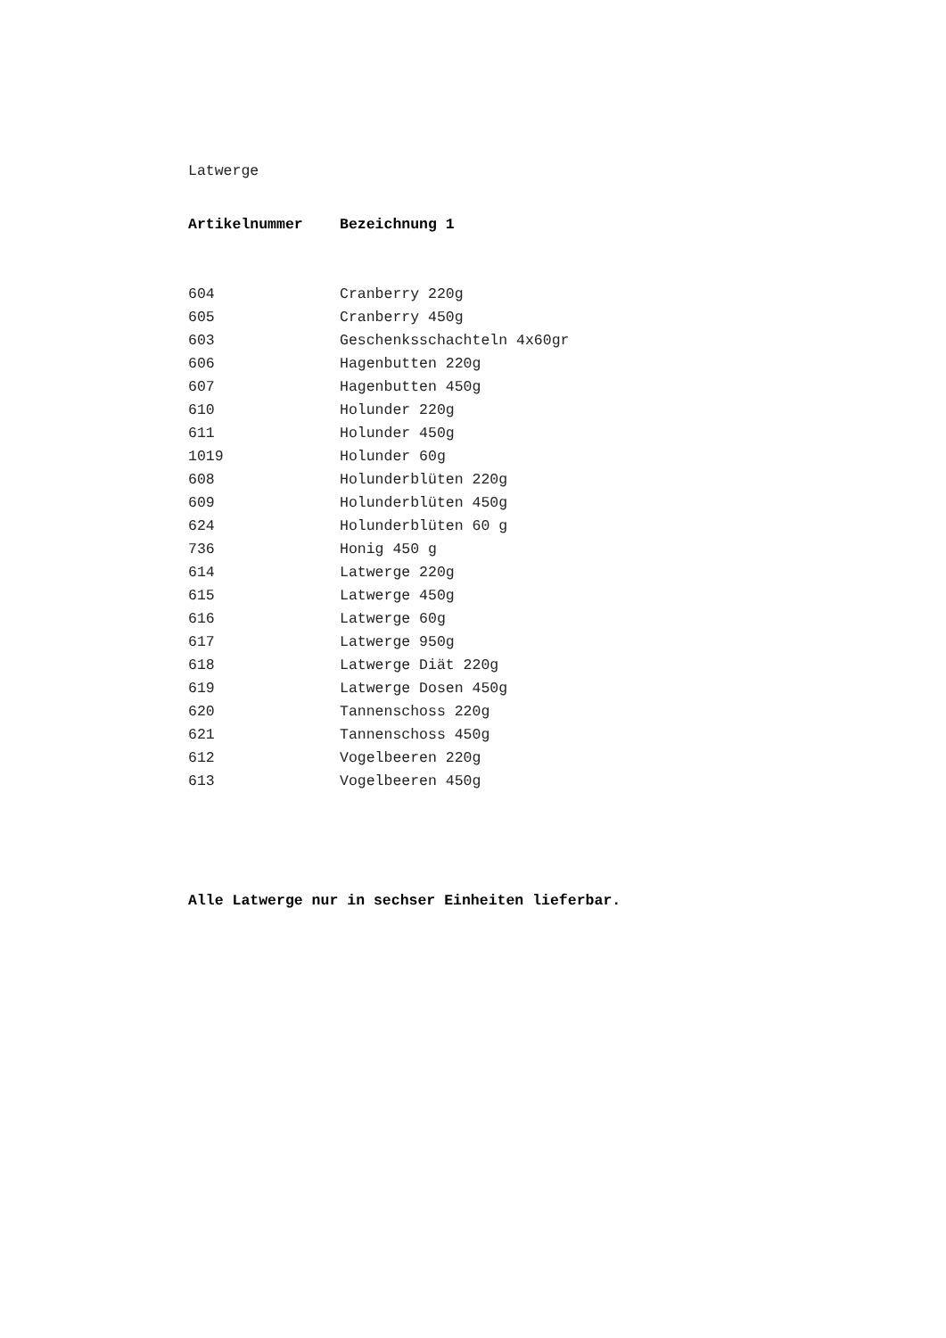Latwerge
| Artikelnummer | Bezeichnung 1 |
| --- | --- |
| 604 | Cranberry 220g |
| 605 | Cranberry 450g |
| 603 | Geschenksschachteln 4x60gr |
| 606 | Hagenbutten 220g |
| 607 | Hagenbutten 450g |
| 610 | Holunder 220g |
| 611 | Holunder 450g |
| 1019 | Holunder 60g |
| 608 | Holunderblüten 220g |
| 609 | Holunderblüten 450g |
| 624 | Holunderblüten 60 g |
| 736 | Honig 450 g |
| 614 | Latwerge 220g |
| 615 | Latwerge 450g |
| 616 | Latwerge 60g |
| 617 | Latwerge 950g |
| 618 | Latwerge Diät 220g |
| 619 | Latwerge Dosen 450g |
| 620 | Tannenschoss 220g |
| 621 | Tannenschoss 450g |
| 612 | Vogelbeeren 220g |
| 613 | Vogelbeeren 450g |
Alle Latwerge nur in sechser Einheiten lieferbar.